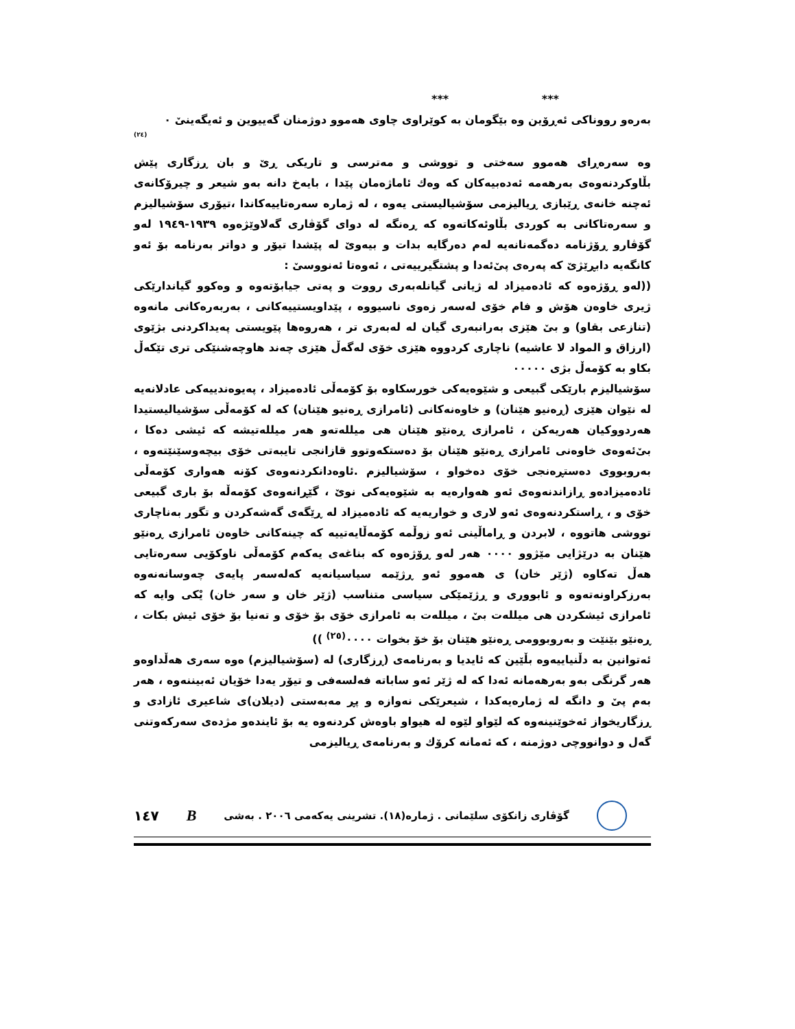*** ***
بەرەو رووناكی ئەڕۆین وە بێگومان بە كوێراوی چاوی هەموو دوژمنان گەییوین و ئەیگەینیٚ ٠
(٢٤)
وە سەرەڕای هەموو سەختی و تووشی و مەترسی و تاریكی ڕیٚ و بان ڕزگاری پێش بڵاوكردنەوەی بەرهەمە ئەدەبیەكان كە وەك ئاماژەمان پێدا ، بایەخ دانە بەو شیعر و چیرۆكانەی ئەچنە خانەی ڕێبازی ڕیالیزمی سۆشیالیستی یەوە ، لە ژمارە سەرەتاییەكاندا ،تیۆری سۆشیالیزم و سەرەتاكانی بە كوردی بڵاوئەكاتەوە كە ڕەنگە لە دوای گۆڤاری گەلاوێژەوە ١٩٣٩-١٩٤٩ لەو گۆڤارو ڕۆژنامە دەگمەنانەیە لەم دەرگایە بدات و بیەویٚ لە پێشدا تیۆر و دواتر بەرنامە بۆ ئەو كانگەیە دابڕێژیٚ كە پەرەی پیٚ‌ئەدا و پشتگیرییەتی ، ئەوەتا ئەنووسیٚ :
((لەو ڕۆژەوە كە ئادەمیزاد لە ژیانی گیانلەبەری رووت و پەتی جیابۆتەوە و وەكوو گیاندارێكی ژیری خاوەن هۆش و فام خۆی لەسەر زەوی ناسیووە ، پێداویستییەكانی ، بەربەرەكانی مانەوە (تنازعی بقاو) و بیٚ هێزی بەرانبەری گیان لە لەبەری تر ، هەروەها پێویستی پەیداكردنی بژێوی (ارزاق و المواد لا عاشیە) ناچاری كردووە هێزی خۆی لەگەڵ هێزی چەند هاوچەشنێكی تری تێكەڵ بكاو بە كۆمەڵ بژی ٠٠٠٠٠
سۆشیالیزم بارێكی گبیعی و شێوەیەكی خورسكاوە بۆ كۆمەڵی ئادەمیزاد ، پەیوەندییەكی عادلانەیە لە نێوان هێزی (ڕەنیو هێنان) و خاوەنەكانی (ئامرازی ڕەنیو هێنان) كە لە كۆمەڵی سۆشیالیستیدا هەردووكیان هەریەكن ، ئامرازی ڕەنێو هێنان هی میللەتەو هەر میللەتیشە كە ئیشی دەكا ، بیٚ‌ئەوەی خاوەنی ئامرازی ڕەنێو هێنان بۆ دەستكەوتوو قازانجی تایبەتی خۆی بیچەوسێنێتەوە ، بەروبووی دەستڕەنجی خۆی دەخواو ، سۆشیالیزم .ئاوەدانكردنەوەی كۆنە هەواری كۆمەڵی ئادەمیزادەو ڕازاندنەوەی ئەو هەوارەیە بە شێوەیەكی نویٚ ، گێڕانەوەی كۆمەڵە بۆ باری گبیعی خۆی و ، ڕاستكردنەوەی ئەو لاری و خواریەیە كە ئادەمیزاد لە ڕێگەی گەشەكردن و تگور بەناچاری تووشی هاتووە ، لابردن و ڕاماڵینی ئەو زوڵمە كۆمەڵایەتییە كە چینەكانی خاوەن ئامرازی ڕەنێو هێنان بە درێژایی مێژوو ٠٠٠٠ هەر لەو ڕۆژەوە كە بناغەی یەكەم كۆمەڵی ناوكۆیی سەرەتایی هەڵ تەكاوە (ژێر خان) ی هەموو ئەو ڕژێمە سیاسیانەیە كەلەسەر پایەی چەوسانەنەوە بەرزكراونەتەوە و ئابووری و ڕژێمێكی سیاسی متناسب (ژێر خان و سەر خان) یْكی وایە كە ئامرازی ئیشكردن هی میللەت بیٚ ، میللەت بە ئامرازی خۆی بۆ خۆی و تەنیا بۆ خۆی ئیش بكات ، ڕەنێو بێنێت و بەروبوومی ڕەنێو هێنان بۆ خۆ بخوات ٠٠٠٠<sup>(٢٥)</sup> ))
ئەتوانین بە دڵنیاییەوە بڵێین كە ئایدیا و بەرنامەی (ڕزگاری) لە (سۆشیالیزم) ەوە سەری هەڵداوەو هەر گرنگی بەو بەرهەمانە ئەدا كە لە ژێر ئەو ساباتە فەلسەفی و تیۆر یەدا خۆیان ئەبیننەوە ، هەر بەم پیٚ و دانگە لە ژمارەیەكدا ، شیعرێكی نەوازە و پڕ مەبەستی (دیلان)ی شاعیری ئازادی و ڕزگاریخواز ئەخوێنینەوە كە لێواو لێوە لە هیواو باوەش كردنەوە یە بۆ ئایندەو مژدەی سەركەوتنی گەل و دوانووچی دوژمنە ، كە ئەمانە كرۆك و بەرنامەی ڕیالیزمی
١٤٧ B گۆڤاری زانكۆی سلێمانی . ژمارە(١٨). تشرینی یەكەمی ٢٠٠٦ . بەشی